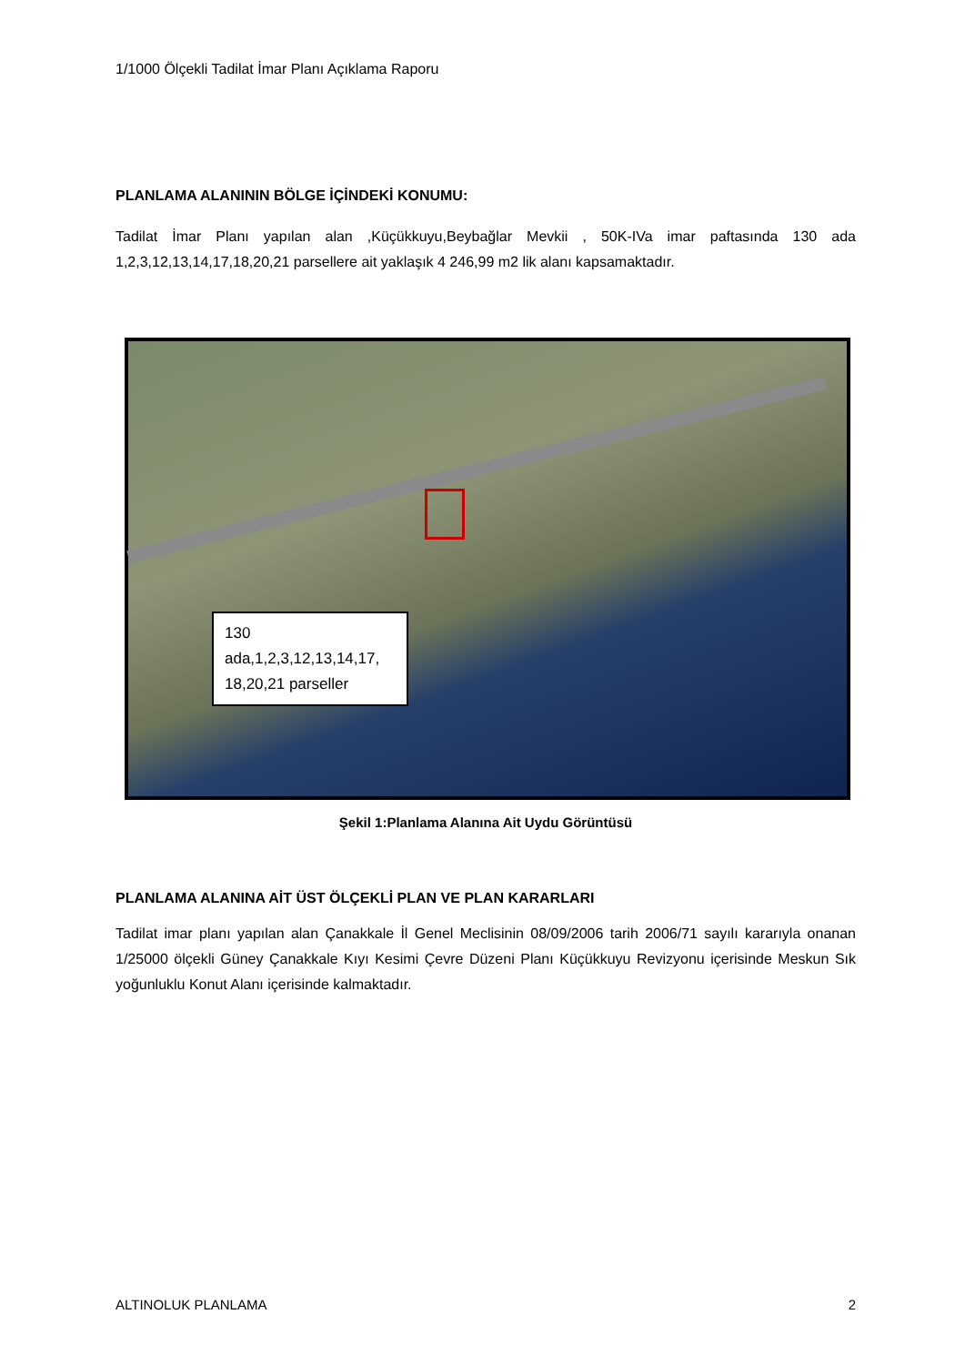1/1000 Ölçekli Tadilat İmar Planı Açıklama Raporu
PLANLAMA ALANININ BÖLGE İÇİNDEKİ KONUMU:
Tadilat İmar Planı yapılan alan ,Küçükkuyu,Beybağlar Mevkii , 50K-IVa imar paftasında 130 ada 1,2,3,12,13,14,17,18,20,21 parsellere ait yaklaşık 4 246,99 m2 lik alanı kapsamaktadır.
130 ada,1,2,3,12,13,14,17, 18,20,21 parseller
Şekil 1:Planlama Alanına Ait Uydu Görüntüsü
PLANLAMA ALANINA AİT ÜST ÖLÇEKLİ PLAN VE PLAN KARARLARI
Tadilat imar planı yapılan alan Çanakkale İl Genel Meclisinin 08/09/2006 tarih 2006/71 sayılı kararıyla onanan 1/25000 ölçekli Güney Çanakkale Kıyı Kesimi Çevre Düzeni Planı Küçükkuyu Revizyonu içerisinde Meskun Sık yoğunluklu Konut Alanı içerisinde kalmaktadır.
ALTINOLUK PLANLAMA 2